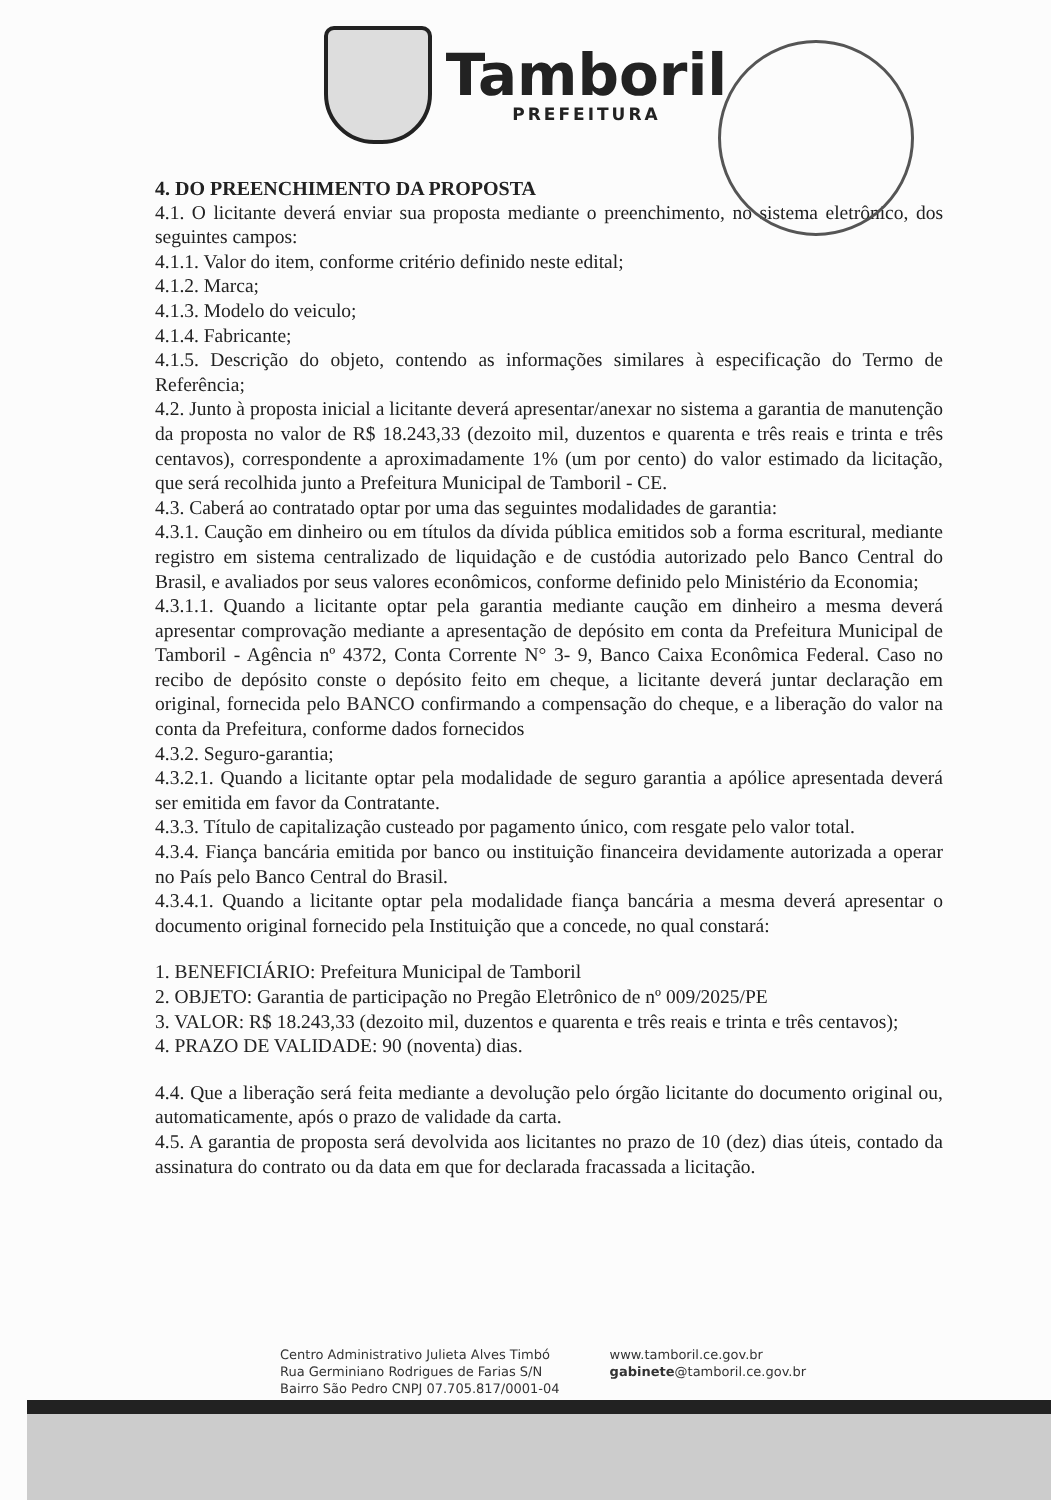Tamboril
PREFEITURA
4. DO PREENCHIMENTO DA PROPOSTA
4.1. O licitante deverá enviar sua proposta mediante o preenchimento, no sistema eletrônico, dos seguintes campos:
4.1.1. Valor do item, conforme critério definido neste edital;
4.1.2. Marca;
4.1.3. Modelo do veiculo;
4.1.4. Fabricante;
4.1.5. Descrição do objeto, contendo as informações similares à especificação do Termo de Referência;
4.2. Junto à proposta inicial a licitante deverá apresentar/anexar no sistema a garantia de manutenção da proposta no valor de R$ 18.243,33 (dezoito mil, duzentos e quarenta e três reais e trinta e três centavos), correspondente a aproximadamente 1% (um por cento) do valor estimado da licitação, que será recolhida junto a Prefeitura Municipal de Tamboril - CE.
4.3. Caberá ao contratado optar por uma das seguintes modalidades de garantia:
4.3.1. Caução em dinheiro ou em títulos da dívida pública emitidos sob a forma escritural, mediante registro em sistema centralizado de liquidação e de custódia autorizado pelo Banco Central do Brasil, e avaliados por seus valores econômicos, conforme definido pelo Ministério da Economia;
4.3.1.1. Quando a licitante optar pela garantia mediante caução em dinheiro a mesma deverá apresentar comprovação mediante a apresentação de depósito em conta da Prefeitura Municipal de Tamboril - Agência nº 4372, Conta Corrente N° 3- 9, Banco Caixa Econômica Federal. Caso no recibo de depósito conste o depósito feito em cheque, a licitante deverá juntar declaração em original, fornecida pelo BANCO confirmando a compensação do cheque, e a liberação do valor na conta da Prefeitura, conforme dados fornecidos
4.3.2. Seguro-garantia;
4.3.2.1. Quando a licitante optar pela modalidade de seguro garantia a apólice apresentada deverá ser emitida em favor da Contratante.
4.3.3. Título de capitalização custeado por pagamento único, com resgate pelo valor total.
4.3.4. Fiança bancária emitida por banco ou instituição financeira devidamente autorizada a operar no País pelo Banco Central do Brasil.
4.3.4.1. Quando a licitante optar pela modalidade fiança bancária a mesma deverá apresentar o documento original fornecido pela Instituição que a concede, no qual constará:
1. BENEFICIÁRIO: Prefeitura Municipal de Tamboril
2. OBJETO: Garantia de participação no Pregão Eletrônico de nº 009/2025/PE
3. VALOR: R$ 18.243,33 (dezoito mil, duzentos e quarenta e três reais e trinta e três centavos);
4. PRAZO DE VALIDADE: 90 (noventa) dias.
4.4. Que a liberação será feita mediante a devolução pelo órgão licitante do documento original ou, automaticamente, após o prazo de validade da carta.
4.5. A garantia de proposta será devolvida aos licitantes no prazo de 10 (dez) dias úteis, contado da assinatura do contrato ou da data em que for declarada fracassada a licitação.
Centro Administrativo Julieta Alves Timbó
Rua Germiniano Rodrigues de Farias S/N
Bairro São Pedro CNPJ 07.705.817/0001-04
www.tamboril.ce.gov.br
gabinete@tamboril.ce.gov.br